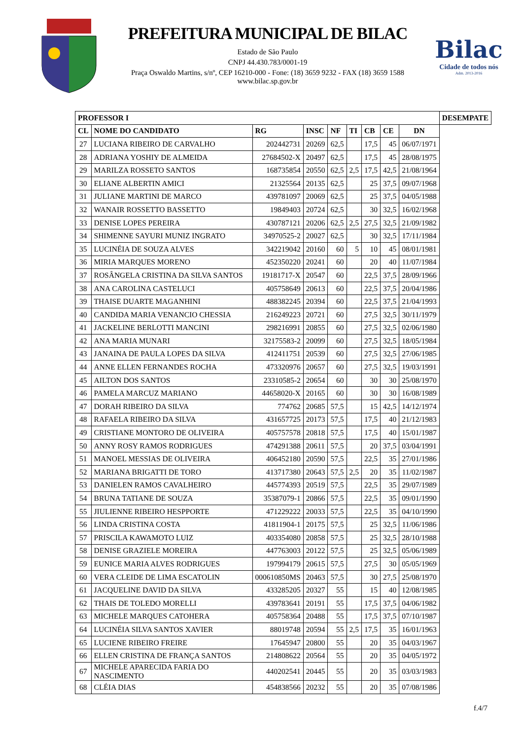PREFEITURA MUNICIPAL DE BILAC
Estado de São Paulo
CNPJ 44.430.783/0001-19
Praça Oswaldo Martins, s/nº, CEP 16210-000 - Fone: (18) 3659 9232 - FAX (18) 3659 1588
www.bilac.sp.gov.br
Bilac
Cidade de todos nós
Adm. 2013-2016
| PROFESSOR I | | | | | | | | | DESEMPATE |
| --- | --- | --- | --- | --- | --- | --- | --- | --- | --- |
| CL | NOME DO CANDIDATO | RG | INSC | NF | TI | CB | CE | DN | |
| 27 | LUCIANA RIBEIRO DE CARVALHO | 202442731 | 20269 | 62,5 | | 17,5 | 45 | 06/07/1971 | |
| 28 | ADRIANA YOSHIY DE ALMEIDA | 27684502-X | 20497 | 62,5 | | 17,5 | 45 | 28/08/1975 | |
| 29 | MARILZA ROSSETO SANTOS | 168735854 | 20550 | 62,5 | 2,5 | 17,5 | 42,5 | 21/08/1964 | |
| 30 | ELIANE ALBERTIN AMICI | 21325564 | 20135 | 62,5 | | 25 | 37,5 | 09/07/1968 | |
| 31 | JULIANE MARTINI DE MARCO | 439781097 | 20069 | 62,5 | | 25 | 37,5 | 04/05/1988 | |
| 32 | WANAIR ROSSETTO BASSETTO | 19849403 | 20724 | 62,5 | | 30 | 32,5 | 16/02/1968 | |
| 33 | DENISE LOPES PEREIRA | 430787121 | 20206 | 62,5 | 2,5 | 27,5 | 32,5 | 21/09/1982 | |
| 34 | SHIMENNE SAYURI MUNIZ INGRATO | 34970525-2 | 20027 | 62,5 | | 30 | 32,5 | 17/11/1984 | |
| 35 | LUCINÉIA DE SOUZA ALVES | 342219042 | 20160 | 60 | 5 | 10 | 45 | 08/01/1981 | |
| 36 | MIRIA MARQUES MORENO | 452350220 | 20241 | 60 | | 20 | 40 | 11/07/1984 | |
| 37 | ROSÂNGELA CRISTINA DA SILVA SANTOS | 19181717-X | 20547 | 60 | | 22,5 | 37,5 | 28/09/1966 | |
| 38 | ANA CAROLINA CASTELUCI | 405758649 | 20613 | 60 | | 22,5 | 37,5 | 20/04/1986 | |
| 39 | THAISE DUARTE MAGANHINI | 488382245 | 20394 | 60 | | 22,5 | 37,5 | 21/04/1993 | |
| 40 | CANDIDA MARIA VENANCIO CHESSIA | 216249223 | 20721 | 60 | | 27,5 | 32,5 | 30/11/1979 | |
| 41 | JACKELINE BERLOTTI MANCINI | 298216991 | 20855 | 60 | | 27,5 | 32,5 | 02/06/1980 | |
| 42 | ANA MARIA MUNARI | 32175583-2 | 20099 | 60 | | 27,5 | 32,5 | 18/05/1984 | |
| 43 | JANAINA DE PAULA LOPES DA SILVA | 412411751 | 20539 | 60 | | 27,5 | 32,5 | 27/06/1985 | |
| 44 | ANNE ELLEN FERNANDES ROCHA | 473320976 | 20657 | 60 | | 27,5 | 32,5 | 19/03/1991 | |
| 45 | AILTON DOS SANTOS | 23310585-2 | 20654 | 60 | | 30 | 30 | 25/08/1970 | |
| 46 | PAMELA MARCUZ MARIANO | 44658020-X | 20165 | 60 | | 30 | 30 | 16/08/1989 | |
| 47 | DORAH RIBEIRO DA SILVA | 774762 | 20685 | 57,5 | | 15 | 42,5 | 14/12/1974 | |
| 48 | RAFAELA RIBEIRO DA SILVA | 431657725 | 20173 | 57,5 | | 17,5 | 40 | 21/12/1983 | |
| 49 | CRISTIANE MONTORO DE OLIVEIRA | 405757578 | 20818 | 57,5 | | 17,5 | 40 | 15/01/1987 | |
| 50 | ANNY ROSY RAMOS RODRIGUES | 474291388 | 20611 | 57,5 | | 20 | 37,5 | 03/04/1991 | |
| 51 | MANOEL MESSIAS DE OLIVEIRA | 406452180 | 20590 | 57,5 | | 22,5 | 35 | 27/01/1986 | |
| 52 | MARIANA BRIGATTI DE TORO | 413717380 | 20643 | 57,5 | 2,5 | 20 | 35 | 11/02/1987 | |
| 53 | DANIELEN RAMOS CAVALHEIRO | 445774393 | 20519 | 57,5 | | 22,5 | 35 | 29/07/1989 | |
| 54 | BRUNA TATIANE DE SOUZA | 35387079-1 | 20866 | 57,5 | | 22,5 | 35 | 09/01/1990 | |
| 55 | JIULIENNE RIBEIRO HESPPORTE | 471229222 | 20033 | 57,5 | | 22,5 | 35 | 04/10/1990 | |
| 56 | LINDA CRISTINA COSTA | 41811904-1 | 20175 | 57,5 | | 25 | 32,5 | 11/06/1986 | |
| 57 | PRISCILA KAWAMOTO LUIZ | 403354080 | 20858 | 57,5 | | 25 | 32,5 | 28/10/1988 | |
| 58 | DENISE GRAZIELE MOREIRA | 447763003 | 20122 | 57,5 | | 25 | 32,5 | 05/06/1989 | |
| 59 | EUNICE MARIA ALVES RODRIGUES | 197994179 | 20615 | 57,5 | | 27,5 | 30 | 05/05/1969 | |
| 60 | VERA CLEIDE DE LIMA ESCATOLIN | 000610850MS | 20463 | 57,5 | | 30 | 27,5 | 25/08/1970 | |
| 61 | JACQUELINE DAVID DA SILVA | 433285205 | 20327 | 55 | | 15 | 40 | 12/08/1985 | |
| 62 | THAIS DE TOLEDO MORELLI | 439783641 | 20191 | 55 | | 17,5 | 37,5 | 04/06/1982 | |
| 63 | MICHELE MARQUES CATOHERA | 405758364 | 20488 | 55 | | 17,5 | 37,5 | 07/10/1987 | |
| 64 | LUCINÉIA SILVA SANTOS XAVIER | 88019748 | 20594 | 55 | 2,5 | 17,5 | 35 | 16/01/1963 | |
| 65 | LUCIENE RIBEIRO FREIRE | 17645947 | 20800 | 55 | | 20 | 35 | 04/03/1967 | |
| 66 | ELLEN CRISTINA DE FRANÇA SANTOS | 214808622 | 20564 | 55 | | 20 | 35 | 04/05/1972 | |
| 67 | MICHELE APARECIDA FARIA DO NASCIMENTO | 440202541 | 20445 | 55 | | 20 | 35 | 03/03/1983 | |
| 68 | CLÉIA DIAS | 454838566 | 20232 | 55 | | 20 | 35 | 07/08/1986 | |
f.4/7